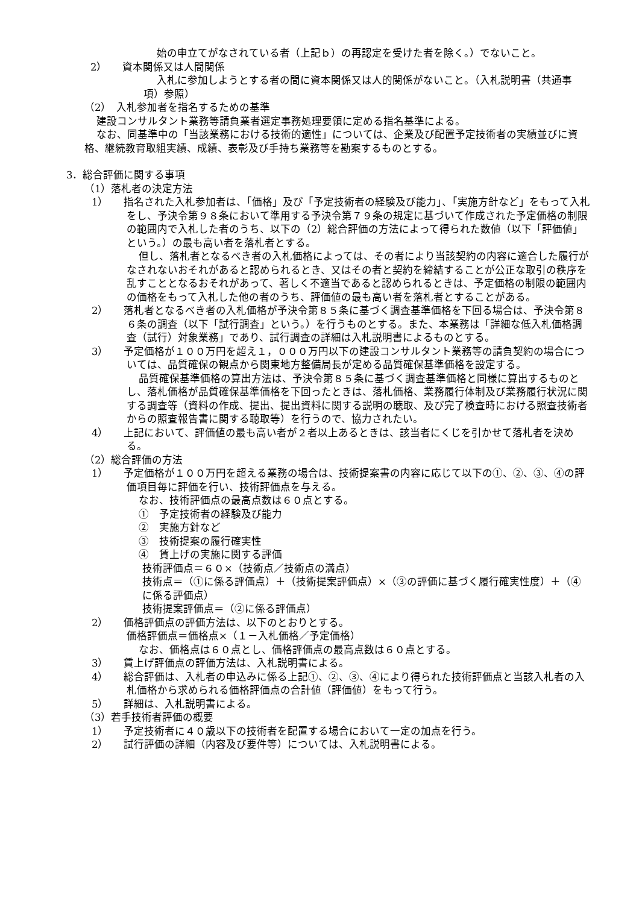始の申立てがなされている者（上記ｂ）の再認定を受けた者を除く。）でないこと。
2）　　資本関係又は人間関係
入札に参加しようとする者の間に資本関係又は人的関係がないこと。（入札説明書（共通事項）参照）
（2）　入札参加者を指名するための基準
建設コンサルタント業務等請負業者選定事務処理要領に定める指名基準による。
なお、同基準中の「当該業務における技術的適性」については、企業及び配置予定技術者の実績並びに資格、継続教育取組実績、成績、表彰及び手持ち業務等を勘案するものとする。
3．総合評価に関する事項
（1）落札者の決定方法
1）　　指名された入札参加者は、「価格」及び「予定技術者の経験及び能力」、「実施方針など」をもって入札をし、予決令第９８条において準用する予決令第７９条の規定に基づいて作成された予定価格の制限の範囲内で入札した者のうち、以下の（2）総合評価の方法によって得られた数値（以下「評価値」という。）の最も高い者を落札者とする。
但し、落札者となるべき者の入札価格によっては、その者により当該契約の内容に適合した履行がなされないおそれがあると認められるとき、又はその者と契約を締結することが公正な取引の秩序を乱すこととなるおそれがあって、著しく不適当であると認められるときは、予定価格の制限の範囲内の価格をもって入札した他の者のうち、評価値の最も高い者を落札者とすることがある。
2）　　落札者となるべき者の入札価格が予決令第８５条に基づく調査基準価格を下回る場合は、予決令第８６条の調査（以下「試行調査」という。）を行うものとする。また、本業務は「詳細な低入札価格調査（試行）対象業務」であり、試行調査の詳細は入札説明書によるものとする。
3）　　予定価格が１００万円を超え１，０００万円以下の建設コンサルタント業務等の請負契約の場合については、品質確保の観点から関東地方整備局長が定める品質確保基準価格を設定する。
品質確保基準価格の算出方法は、予決令第８５条に基づく調査基準価格と同様に算出するものとし、落札価格が品質確保基準価格を下回ったときは、落札価格、業務履行体制及び業務履行状況に関する調査等（資料の作成、提出、提出資料に関する説明の聴取、及び完了検査時における照査技術者からの照査報告書に関する聴取等）を行うので、協力されたい。
4）　　上記において、評価値の最も高い者が２者以上あるときは、該当者にくじを引かせて落札者を決める。
（2）総合評価の方法
1）　　予定価格が１００万円を超える業務の場合は、技術提案書の内容に応じて以下の①、②、③、④の評価項目毎に評価を行い、技術評価点を与える。
なお、技術評価点の最高点数は６０点とする。
①　予定技術者の経験及び能力
②　実施方針など
③　技術提案の履行確実性
④　賃上げの実施に関する評価
技術評価点＝６０×（技術点／技術点の満点）
技術点＝（①に係る評価点）＋（技術提案評価点）×（③の評価に基づく履行確実性度）＋（④に係る評価点）
技術提案評価点＝（②に係る評価点）
2）　　価格評価点の評価方法は、以下のとおりとする。
価格評価点＝価格点×（１－入札価格／予定価格）
なお、価格点は６０点とし、価格評価点の最高点数は６０点とする。
3）　　賃上げ評価点の評価方法は、入札説明書による。
4）　　総合評価は、入札者の申込みに係る上記①、②、③、④により得られた技術評価点と当該入札者の入札価格から求められる価格評価点の合計値（評価値）をもって行う。
5）　　詳細は、入札説明書による。
（3）若手技術者評価の概要
1）　　予定技術者に４０歳以下の技術者を配置する場合において一定の加点を行う。
2）　　試行評価の詳細（内容及び要件等）については、入札説明書による。